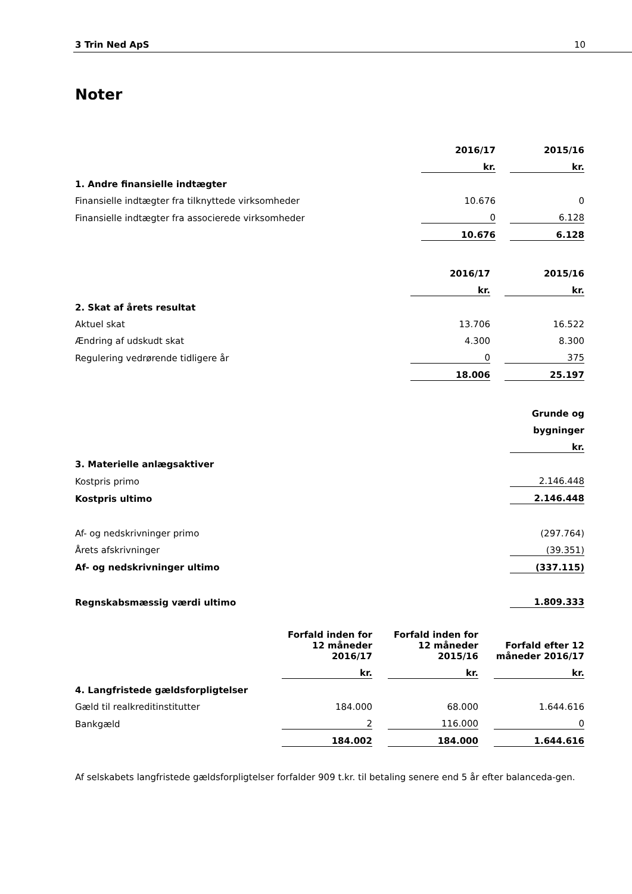3 Trin Ned ApS 10
Noter
| | 2016/17 | | 2015/16 |
| --- | --- | --- | --- |
| | kr. | | kr. |
| 1. Andre finansielle indtægter | | | |
| Finansielle indtægter fra tilknyttede virksomheder | 10.676 | | 0 |
| Finansielle indtægter fra associerede virksomheder | 0 | | 6.128 |
| | 10.676 | | 6.128 |
| | 2016/17 | | 2015/16 |
| --- | --- | --- | --- |
| | kr. | | kr. |
| 2. Skat af årets resultat | | | |
| Aktuel skat | 13.706 | | 16.522 |
| Ændring af udskudt skat | 4.300 | | 8.300 |
| Regulering vedrørende tidligere år | 0 | | 375 |
| | 18.006 | | 25.197 |
| | Grunde og |
| --- | --- |
| | bygninger |
| | kr. |
| 3. Materielle anlægsaktiver | |
| Kostpris primo | 2.146.448 |
| Kostpris ultimo | 2.146.448 |
| Af- og nedskrivninger primo | (297.764) |
| Årets afskrivninger | (39.351) |
| Af- og nedskrivninger ultimo | (337.115) |
| Regnskabsmæssig værdi ultimo | 1.809.333 |
| | Forfald inden for 12 måneder 2016/17 | | Forfald inden for 12 måneder 2015/16 | | Forfald efter 12 måneder 2016/17 |
| --- | --- | --- | --- | --- | --- |
| | kr. | | kr. | | kr. |
| 4. Langfristede gældsforpligtelser | | | | | |
| Gæld til realkreditinstitutter | 184.000 | | 68.000 | | 1.644.616 |
| Bankgæld | 2 | | 116.000 | | 0 |
| | 184.002 | | 184.000 | | 1.644.616 |
Af selskabets langfristede gældsforpligtelser forfalder 909 t.kr. til betaling senere end 5 år efter balanceda-gen.